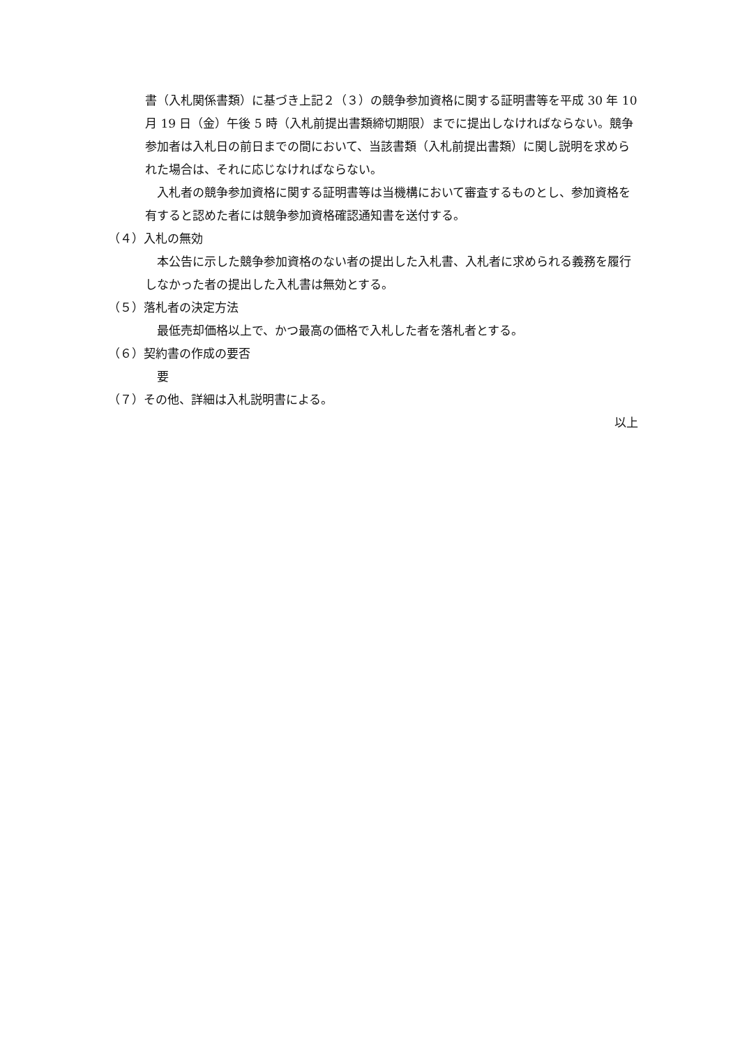書（入札関係書類）に基づき上記２（３）の競争参加資格に関する証明書等を平成 30 年 10 月 19 日（金）午後 5 時（入札前提出書類締切期限）までに提出しなければならない。競争参加者は入札日の前日までの間において、当該書類（入札前提出書類）に関し説明を求められた場合は、それに応じなければならない。
　入札者の競争参加資格に関する証明書等は当機構において審査するものとし、参加資格を有すると認めた者には競争参加資格確認通知書を送付する。
（４）入札の無効
　本公告に示した競争参加資格のない者の提出した入札書、入札者に求められる義務を履行しなかった者の提出した入札書は無効とする。
（５）落札者の決定方法
　最低売却価格以上で、かつ最高の価格で入札した者を落札者とする。
（６）契約書の作成の要否
　要
（７）その他、詳細は入札説明書による。
以上